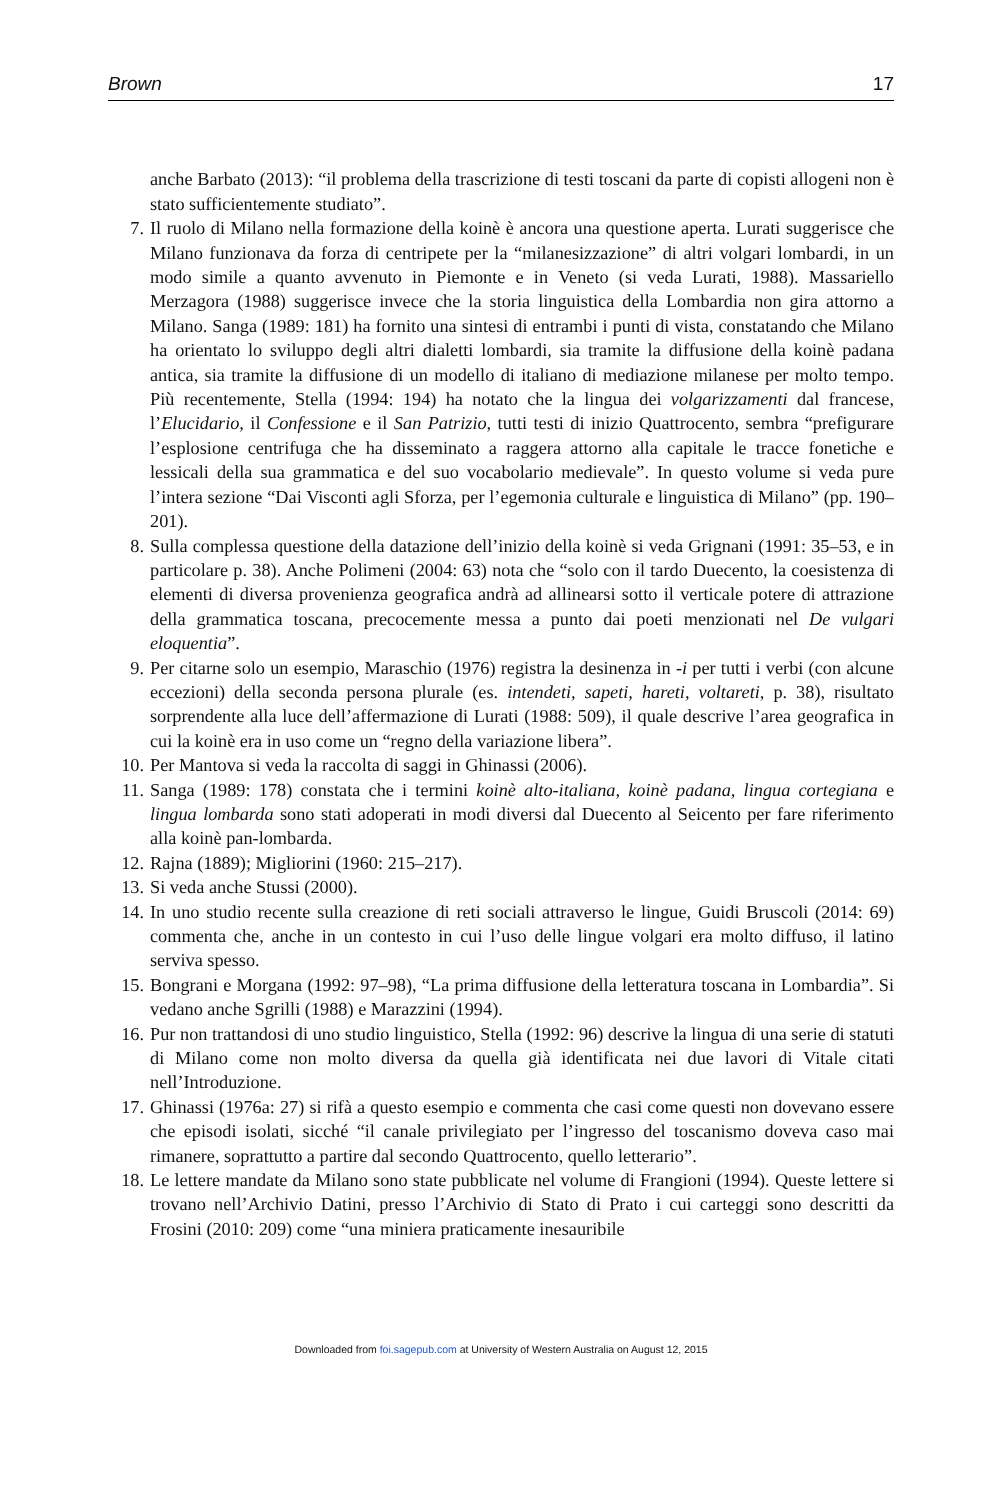Brown 17
anche Barbato (2013): “il problema della trascrizione di testi toscani da parte di copisti allogeni non è stato sufficientemente studiato”.
7. Il ruolo di Milano nella formazione della koinè è ancora una questione aperta. Lurati suggerisce che Milano funzionava da forza di centripete per la “milanesizzazione” di altri volgari lombardi, in un modo simile a quanto avvenuto in Piemonte e in Veneto (si veda Lurati, 1988). Massariello Merzagora (1988) suggerisce invece che la storia linguistica della Lombardia non gira attorno a Milano. Sanga (1989: 181) ha fornito una sintesi di entrambi i punti di vista, constatando che Milano ha orientato lo sviluppo degli altri dialetti lombardi, sia tramite la diffusione della koinè padana antica, sia tramite la diffusione di un modello di italiano di mediazione milanese per molto tempo. Più recentemente, Stella (1994: 194) ha notato che la lingua dei volgarizzamenti dal francese, l’Elucidario, il Confessione e il San Patrizio, tutti testi di inizio Quattrocento, sembra “prefigurare l’esplosione centrifuga che ha disseminato a raggera attorno alla capitale le tracce fonetiche e lessicali della sua grammatica e del suo vocabolario medievale”. In questo volume si veda pure l’intera sezione “Dai Visconti agli Sforza, per l’egemonia culturale e linguistica di Milano” (pp. 190–201).
8. Sulla complessa questione della datazione dell’inizio della koinè si veda Grignani (1991: 35–53, e in particolare p. 38). Anche Polimeni (2004: 63) nota che “solo con il tardo Duecento, la coesistenza di elementi di diversa provenienza geografica andrà ad allinearsi sotto il verticale potere di attrazione della grammatica toscana, precocemente messa a punto dai poeti menzionati nel De vulgari eloquentia”.
9. Per citarne solo un esempio, Maraschio (1976) registra la desinenza in -i per tutti i verbi (con alcune eccezioni) della seconda persona plurale (es. intendeti, sapeti, hareti, voltareti, p. 38), risultato sorprendente alla luce dell’affermazione di Lurati (1988: 509), il quale descrive l’area geografica in cui la koinè era in uso come un “regno della variazione libera”.
10. Per Mantova si veda la raccolta di saggi in Ghinassi (2006).
11. Sanga (1989: 178) constata che i termini koinè alto-italiana, koinè padana, lingua cortegiana e lingua lombarda sono stati adoperati in modi diversi dal Duecento al Seicento per fare riferimento alla koinè pan-lombarda.
12. Rajna (1889); Migliorini (1960: 215–217).
13. Si veda anche Stussi (2000).
14. In uno studio recente sulla creazione di reti sociali attraverso le lingue, Guidi Bruscoli (2014: 69) commenta che, anche in un contesto in cui l’uso delle lingue volgari era molto diffuso, il latino serviva spesso.
15. Bongrani e Morgana (1992: 97–98), “La prima diffusione della letteratura toscana in Lombardia”. Si vedano anche Sgrilli (1988) e Marazzini (1994).
16. Pur non trattandosi di uno studio linguistico, Stella (1992: 96) descrive la lingua di una serie di statuti di Milano come non molto diversa da quella già identificata nei due lavori di Vitale citati nell’Introduzione.
17. Ghinassi (1976a: 27) si rifà a questo esempio e commenta che casi come questi non dovevano essere che episodi isolati, sicché “il canale privilegiato per l’ingresso del toscanismo doveva caso mai rimanere, soprattutto a partire dal secondo Quattrocento, quello letterario”.
18. Le lettere mandate da Milano sono state pubblicate nel volume di Frangioni (1994). Queste lettere si trovano nell’Archivio Datini, presso l’Archivio di Stato di Prato i cui carteggi sono descritti da Frosini (2010: 209) come “una miniera praticamente inesauribile
Downloaded from foi.sagepub.com at University of Western Australia on August 12, 2015